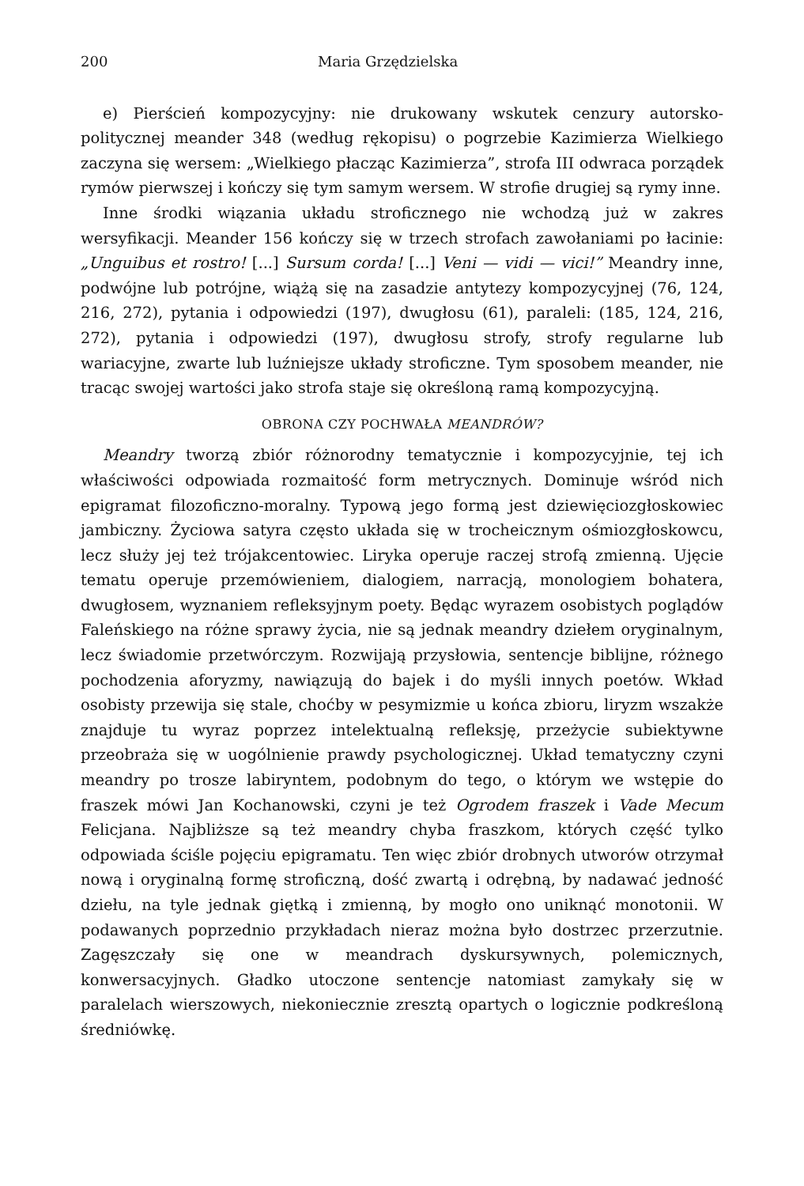200 Maria Grzędzielska
e) Pierścień kompozycyjny: nie drukowany wskutek cenzury autorsko-politycznej meander 348 (według rękopisu) o pogrzebie Kazimierza Wielkiego zaczyna się wersem: „Wielkiego płacząc Kazimierza”, strofa III odwraca porządek rymów pierwszej i kończy się tym samym wersem. W strofie drugiej są rymy inne.
Inne środki wiązania układu stroficznego nie wchodzą już w zakres wersyfikacji. Meander 156 kończy się w trzech strofach zawołaniami po łacinie: „Unguibus et rostro! [...] Sursum corda! [...] Veni — vidi — vici!” Meandry inne, podwójne lub potrójne, wiążą się na zasadzie antytezy kompozycyjnej (76, 124, 216, 272), pytania i odpowiedzi (197), dwugłosu (61), paraleli: (185, 124, 216, 272), pytania i odpowiedzi (197), dwugłosu strofy, strofy regularne lub wariacyjne, zwarte lub luźniejsze układy stroficzne. Tym sposobem meander, nie tracąc swojej wartości jako strofa staje się określoną ramą kompozycyjną.
OBRONA CZY POCHWAŁA MEANDRÓW?
Meandry tworzą zbiór różnorodny tematycznie i kompozycyjnie, tej ich właściwości odpowiada rozmaitość form metrycznych. Dominuje wśród nich epigramat filozoficzno-moralny. Typową jego formą jest dziewięciozgłoskowiec jambiczny. Życiowa satyra często układa się w trocheicznym ośmiozgłoskowcu, lecz służy jej też trójakcentowiec. Liryka operuje raczej strofą zmienną. Ujęcie tematu operuje przemówieniem, dialogiem, narracją, monologiem bohatera, dwugłosem, wyznaniem refleksyjnym poety. Będąc wyrazem osobistych poglądów Faleńskiego na różne sprawy życia, nie są jednak meandry dziełem oryginalnym, lecz świadomie przetwórczym. Rozwijają przysłowia, sentencje biblijne, różnego pochodzenia aforyzmy, nawiązują do bajek i do myśli innych poetów. Wkład osobisty przewija się stale, choćby w pesymizmie u końca zbioru, liryzm wszakże znajduje tu wyraz poprzez intelektualną refleksję, przeżycie subiektywne przeobraża się w uogólnienie prawdy psychologicznej. Układ tematyczny czyni meandry po trosze labiryntem, podobnym do tego, o którym we wstępie do fraszek mówi Jan Kochanowski, czyni je też Ogrodem fraszek i Vade Mecum Felicjana. Najbliższe są też meandry chyba fraszkom, których część tylko odpowiada ściśle pojęciu epigramatu. Ten więc zbiór drobnych utworów otrzymał nową i oryginalną formę stroficzną, dość zwartą i odrębną, by nadawać jedność dziełu, na tyle jednak giętką i zmienną, by mogło ono uniknąć monotonii. W podawanych poprzednio przykładach nieraz można było dostrzec przerzutnie. Zagęszczały się one w meandrach dyskursywnych, polemicznych, konwersacyjnych. Gładko utoczone sentencje natomiast zamykały się w paralelach wierszowych, niekoniecznie zresztą opartych o logicznie podkreśloną średniówkę.